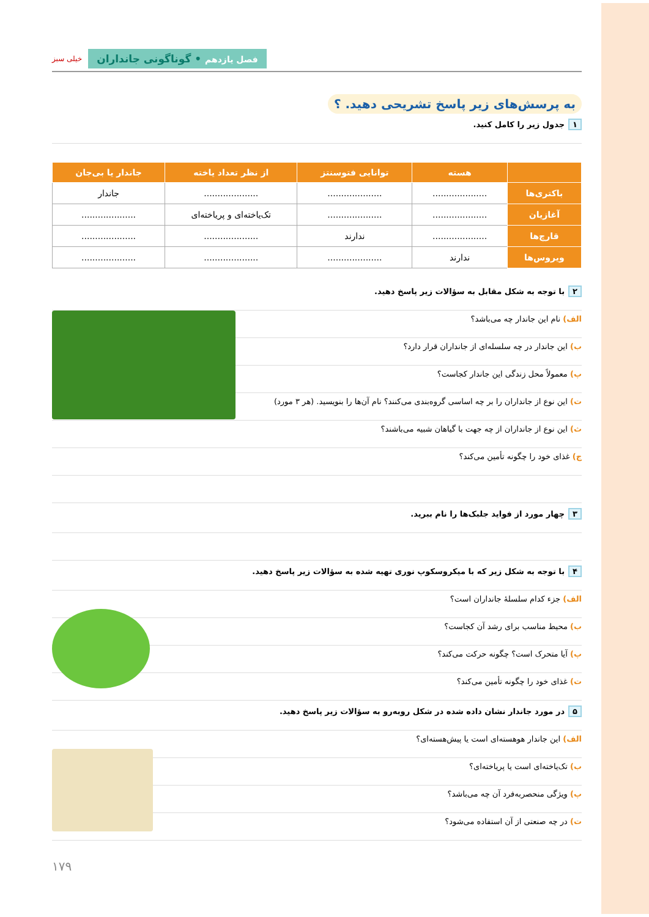فصل یازدهم • گوناگونی جانداران
خیلی سبز
به پرسش‌های زیر پاسخ تشریحی دهید. ؟
۱ جدول زیر را کامل کنید.
| | هسته | توانایی فتوسنتز | از نظر تعداد یاخته | جاندار یا بی‌جان |
| --- | --- | --- | --- | --- |
| باکتری‌ها | .................... | .................... | .................... | جاندار |
| آغازیان | .................... | .................... | تک‌یاخته‌ای و پریاخته‌ای | .................... |
| قارچ‌ها | .................... | ندارند | .................... | .................... |
| ویروس‌ها | ندارند | .................... | .................... | .................... |
۲ با توجه به شکل مقابل به سؤالات زیر پاسخ دهید.
الف) نام این جاندار چه می‌باشد؟
ب) این جاندار در چه سلسله‌ای از جانداران قرار دارد؟
پ) معمولاً محل زندگی این جاندار کجاست؟
ت) این نوع از جانداران را بر چه اساسی گروه‌بندی می‌کنند؟ نام آن‌ها را بنویسید. (هر ۳ مورد)
ث) این نوع از جانداران از چه جهت با گیاهان شبیه می‌باشند؟
ج) غذای خود را چگونه تأمین می‌کند؟
۳ چهار مورد از فواید جلبک‌ها را نام ببرید.
۴ با توجه به شکل زیر که با میکروسکوپ نوری تهیه شده به سؤالات زیر پاسخ دهید.
الف) جزء کدام سلسلهٔ جانداران است؟
ب) محیط مناسب برای رشد آن کجاست؟
پ) آیا متحرک است؟ چگونه حرکت می‌کند؟
ت) غذای خود را چگونه تأمین می‌کند؟
۵ در مورد جاندار نشان داده شده در شکل روبه‌رو به سؤالات زیر پاسخ دهید.
الف) این جاندار هوهسته‌ای است یا پیش‌هسته‌ای؟
ب) تک‌یاخته‌ای است یا پریاخته‌ای؟
پ) ویژگی منحصربه‌فرد آن چه می‌باشد؟
ت) در چه صنعتی از آن استفاده می‌شود؟
۱۷۹